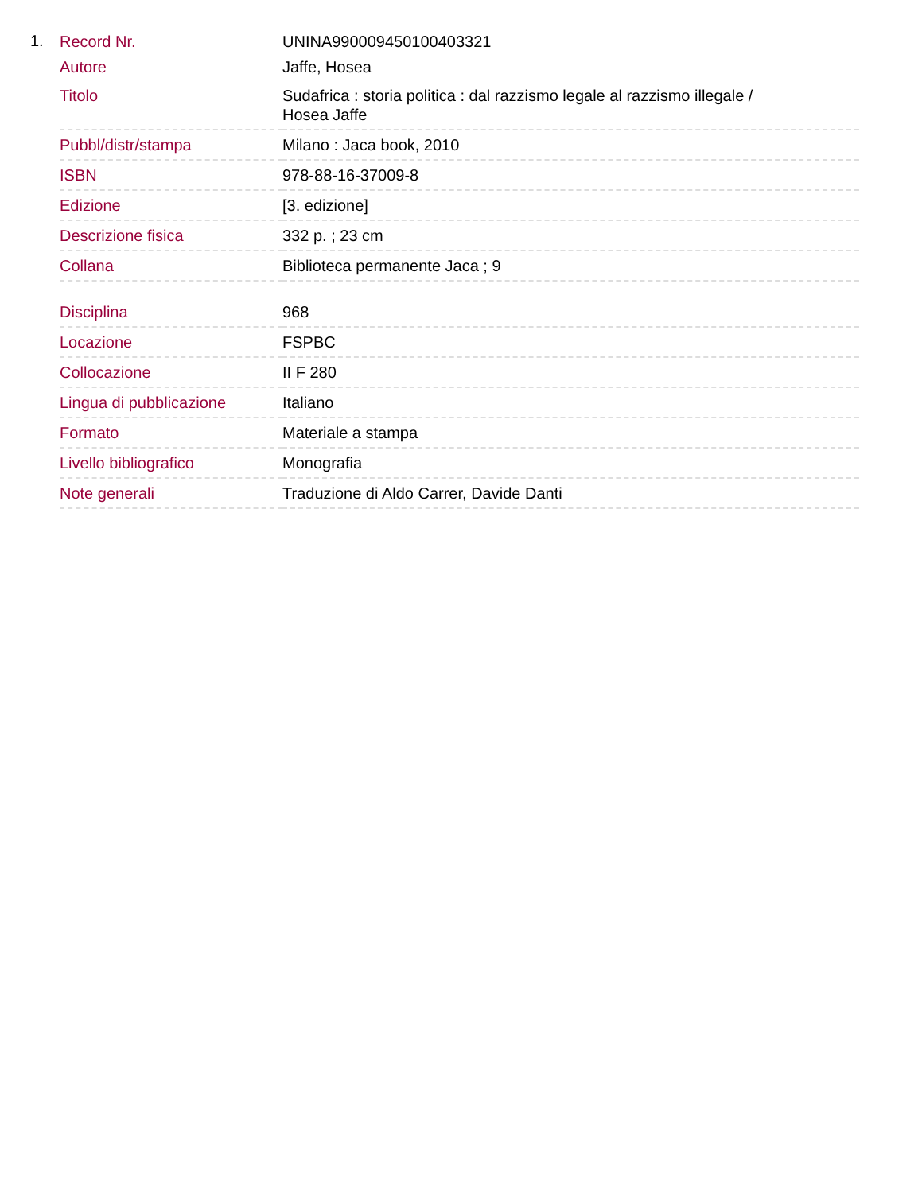1.
| Record Nr. | UNINA990009450100403321 |
| Autore | Jaffe, Hosea |
| Titolo | Sudafrica : storia politica : dal razzismo legale al razzismo illegale / Hosea Jaffe |
| Pubbl/distr/stampa | Milano : Jaca book, 2010 |
| ISBN | 978-88-16-37009-8 |
| Edizione | [3. edizione] |
| Descrizione fisica | 332 p. ; 23 cm |
| Collana | Biblioteca permanente Jaca ; 9 |
| Disciplina | 968 |
| Locazione | FSPBC |
| Collocazione | II F 280 |
| Lingua di pubblicazione | Italiano |
| Formato | Materiale a stampa |
| Livello bibliografico | Monografia |
| Note generali | Traduzione di Aldo Carrer, Davide Danti |